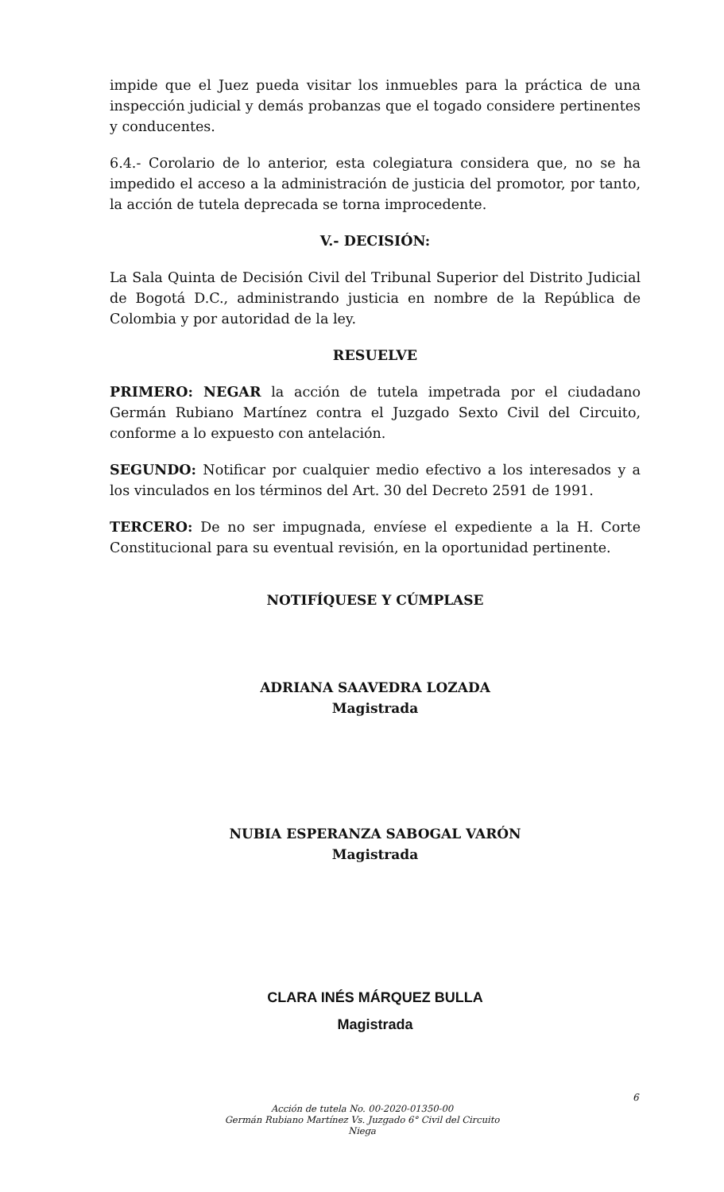impide que el Juez pueda visitar los inmuebles para la práctica de una inspección judicial y demás probanzas que el togado considere pertinentes y conducentes.
6.4.- Corolario de lo anterior, esta colegiatura considera que, no se ha impedido el acceso a la administración de justicia del promotor, por tanto, la acción de tutela deprecada se torna improcedente.
V.- DECISIÓN:
La Sala Quinta de Decisión Civil del Tribunal Superior del Distrito Judicial de Bogotá D.C., administrando justicia en nombre de la República de Colombia y por autoridad de la ley.
RESUELVE
PRIMERO: NEGAR la acción de tutela impetrada por el ciudadano Germán Rubiano Martínez contra el Juzgado Sexto Civil del Circuito, conforme a lo expuesto con antelación.
SEGUNDO: Notificar por cualquier medio efectivo a los interesados y a los vinculados en los términos del Art. 30 del Decreto 2591 de 1991.
TERCERO: De no ser impugnada, envíese el expediente a la H. Corte Constitucional para su eventual revisión, en la oportunidad pertinente.
NOTIFÍQUESE Y CÚMPLASE
ADRIANA SAAVEDRA LOZADA
Magistrada
NUBIA ESPERANZA SABOGAL VARÓN
Magistrada
CLARA INÉS MÁRQUEZ BULLA
Magistrada
6
Acción de tutela No. 00-2020-01350-00
Germán Rubiano Martínez Vs. Juzgado 6° Civil del Circuito
Niega